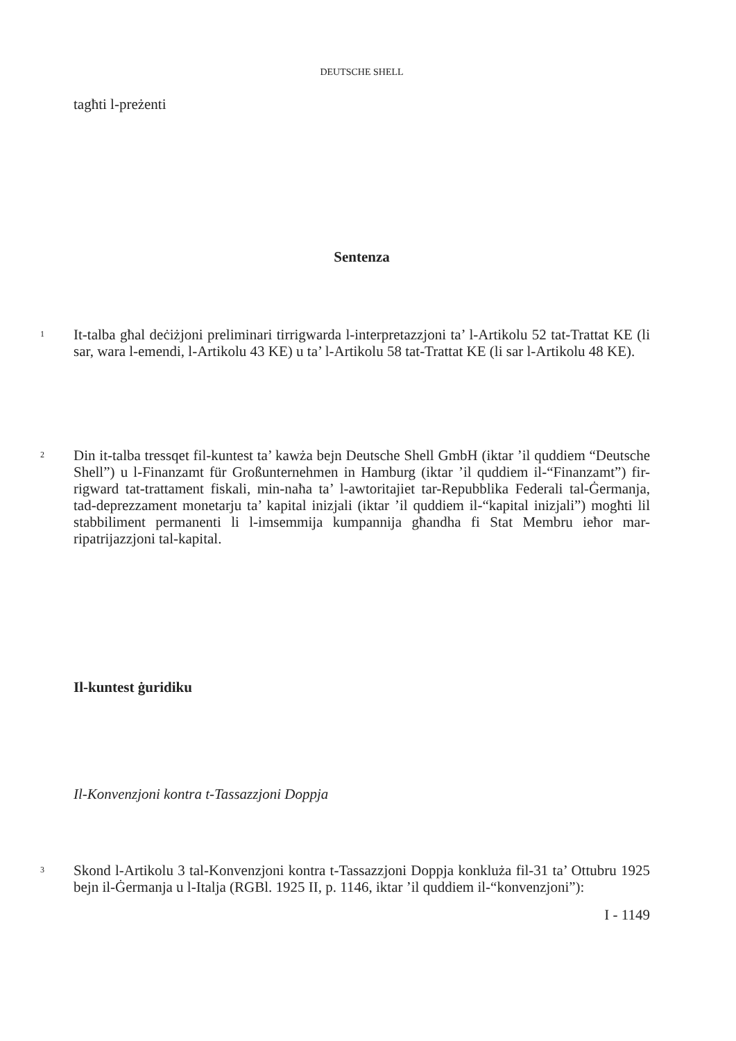DEUTSCHE SHELL
tagħti l-preżenti
Sentenza
1
It-talba għal deċiżjoni preliminari tirrigwarda l-interpretazzjoni ta’ l-Artikolu 52 tat-Trattat KE (li sar, wara l-emendi, l-Artikolu 43 KE) u ta’ l-Artikolu 58 tat-Trattat KE (li sar l-Artikolu 48 KE).
2
Din it-talba tressqet fil-kuntest ta’ kawża bejn Deutsche Shell GmbH (iktar ’il quddiem “Deutsche Shell”) u l-Finanzamt für Großunternehmen in Hamburg (iktar ’il quddiem il-“Finanzamt”) fir-rigward tat-trattament fiskali, min-naħa ta’ l-awtoritajiet tar-Repubblika Federali tal-Ġermanja, tad-deprezzament monetarju ta’ kapital inizjali (iktar ’il quddiem il-“kapital inizjali”) mogħti lil stabbiliment permanenti li l-imsemmija kumpannija għandha fi Stat Membru ieħor mar-ripatrijazzjoni tal-kapital.
Il-kuntest ġuridiku
Il-Konvenzjoni kontra t-Tassazzjoni Doppja
3
Skond l-Artikolu 3 tal-Konvenzjoni kontra t-Tassazzjoni Doppja konkluża fil-31 ta’ Ottubru 1925 bejn il-Ġermanja u l-Italja (RGBl. 1925 II, p. 1146, iktar ’il quddiem il-“konvenzjoni”):
I - 1149